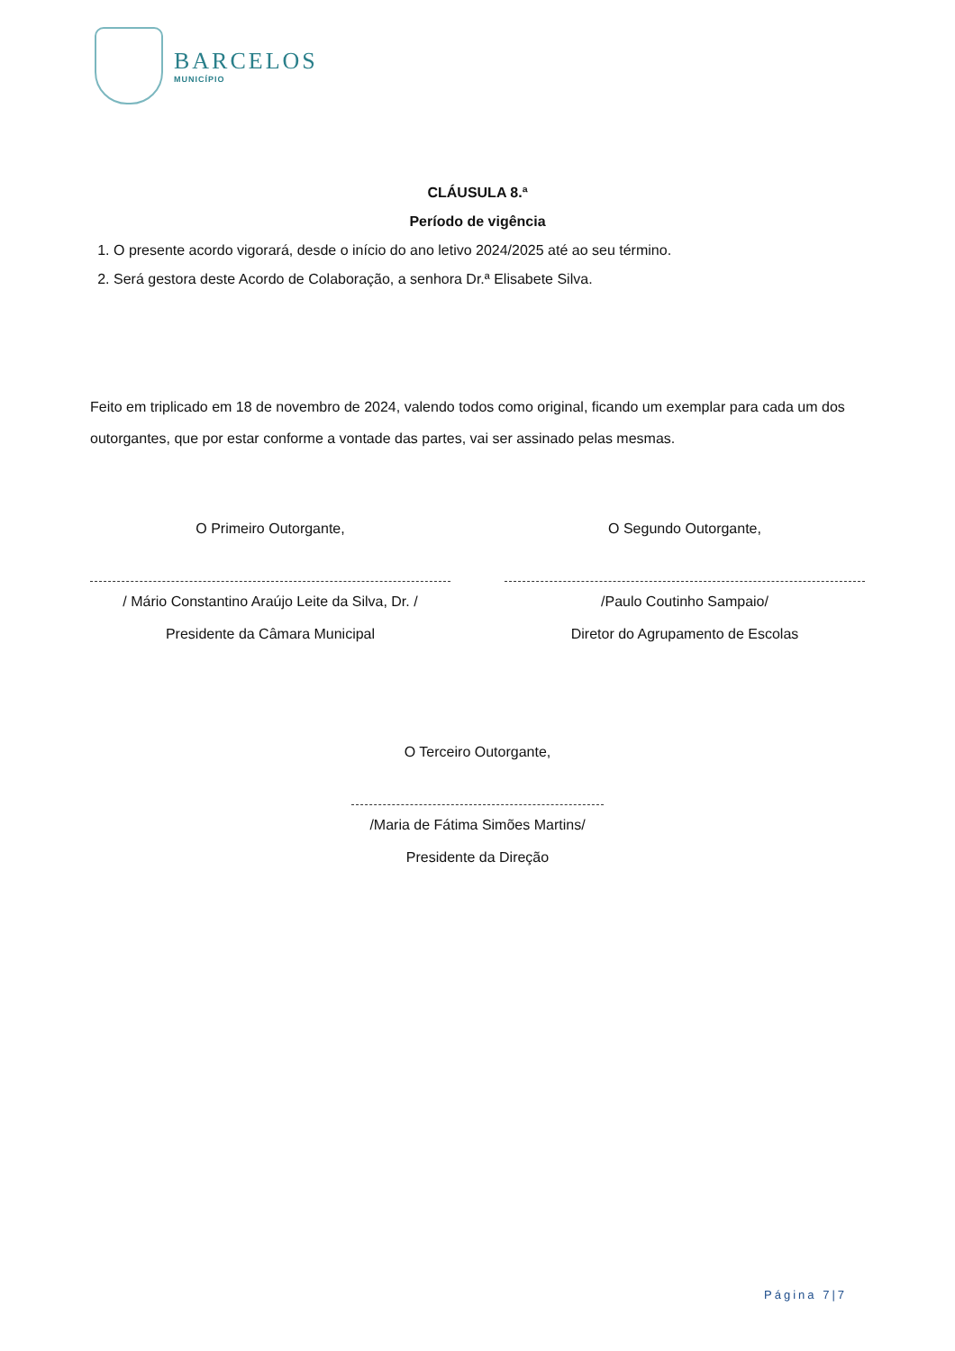BARCELOS
MUNICÍPIO
CLÁUSULA 8.ª
Período de vigência
1. O presente acordo vigorará, desde o início do ano letivo 2024/2025 até ao seu término.
2. Será gestora deste Acordo de Colaboração, a senhora Dr.ª Elisabete Silva.
Feito em triplicado em 18 de novembro de 2024, valendo todos como original, ficando um exemplar para cada um dos outorgantes, que por estar conforme a vontade das partes, vai ser assinado pelas mesmas.
O Primeiro Outorgante,
/ Mário Constantino Araújo Leite da Silva, Dr. /
Presidente da Câmara Municipal
O Segundo Outorgante,
/Paulo Coutinho Sampaio/
Diretor do Agrupamento de Escolas
O Terceiro Outorgante,
/Maria de Fátima Simões Martins/
Presidente da Direção
Página 7|7